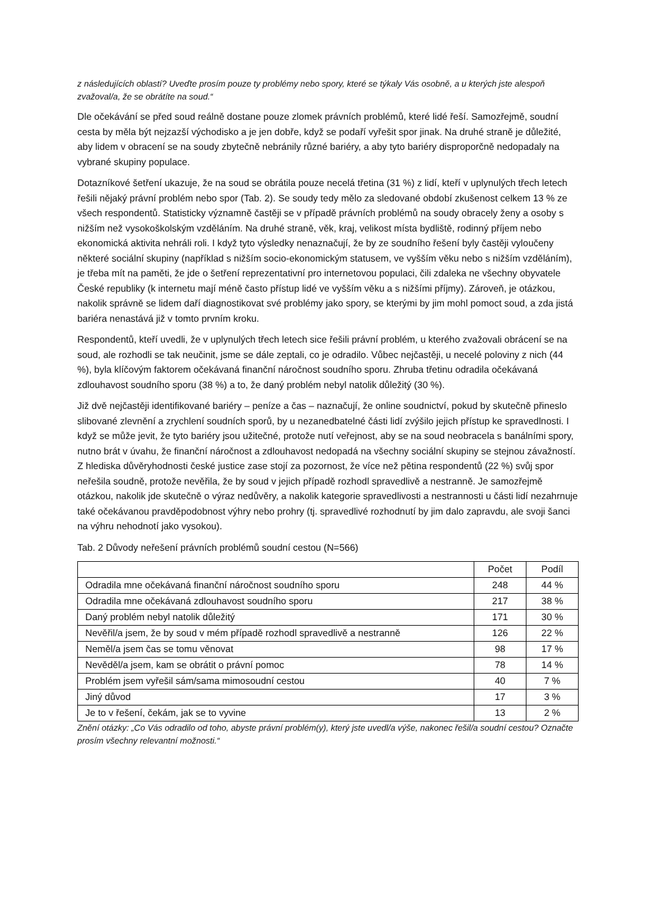z následujících oblastí? Uveďte prosím pouze ty problémy nebo spory, které se týkaly Vás osobně, a u kterých jste alespoň zvažoval/a, že se obrátíte na soud.“
Dle očekávání se před soud reálně dostane pouze zlomek právních problémů, které lidé řeší. Samozřejmě, soudní cesta by měla být nejzazší východisko a je jen dobře, když se podaří vyřešit spor jinak. Na druhé straně je důležité, aby lidem v obracení se na soudy zbytečně nebránily různé bariéry, a aby tyto bariéry disproporčně nedopadaly na vybrané skupiny populace.
Dotazníkové šetření ukazuje, že na soud se obrátila pouze necelá třetina (31 %) z lidí, kteří v uplynulých třech letech řešili nějaký právní problém nebo spor (Tab. 2). Se soudy tedy mělo za sledované období zkušenost celkem 13 % ze všech respondentů. Statisticky významně častěji se v případě právních problémů na soudy obracely ženy a osoby s nižším než vysokoškolským vzděláním. Na druhé straně, věk, kraj, velikost místa bydliště, rodinný příjem nebo ekonomická aktivita nehráli roli. I když tyto výsledky nenaznačují, že by ze soudního řešení byly častěji vyloučeny některé sociální skupiny (například s nižším socio-ekonomickým statusem, ve vyšším věku nebo s nižším vzděláním), je třeba mít na paměti, že jde o šetření reprezentativní pro internetovou populaci, čili zdaleka ne všechny obyvatele České republiky (k internetu mají méně často přístup lidé ve vyšším věku a s nižšími příjmy). Zároveň, je otázkou, nakolik správně se lidem daří diagnostikovat své problémy jako spory, se kterými by jim mohl pomoct soud, a zda jistá bariéra nenastává již v tomto prvním kroku.
Respondentů, kteří uvedli, že v uplynulých třech letech sice řešili právní problém, u kterého zvažovali obrácení se na soud, ale rozhodli se tak neučinit, jsme se dále zeptali, co je odradilo. Vůbec nejčastěji, u necelé poloviny z nich (44 %), byla klíčovým faktorem očekávaná finanční náročnost soudního sporu. Zhruba třetinu odradila očekávaná zdlouhavost soudního sporu (38 %) a to, že daný problém nebyl natolik důležitý (30 %).
Již dvě nejčastěji identifikované bariéry – peníze a čas – naznačují, že online soudnictví, pokud by skutečně přineslo slibované zlevnění a zrychlení soudních sporů, by u nezanedbatelné části lidí zvýšilo jejich přístup ke spravedlnosti. I když se může jevit, že tyto bariéry jsou užitečné, protože nutí veřejnost, aby se na soud neobracela s banálními spory, nutno brát v úvahu, že finanční náročnost a zdlouhavost nedopadá na všechny sociální skupiny se stejnou závažností. Z hlediska důvěryhodnosti české justice zase stojí za pozornost, že více než pětina respondentů (22 %) svůj spor neřešila soudně, protože nevěřila, že by soud v jejich případě rozhodl spravedlivě a nestranně. Je samozřejmě otázkou, nakolik jde skutečně o výraz nedůvěry, a nakolik kategorie spravedlivosti a nestrannosti u části lidí nezahrnuje také očekávanou pravděpodobnost výhry nebo prohry (tj. spravedlivé rozhodnutí by jim dalo zapravdu, ale svoji šanci na výhru nehodnotí jako vysokou).
Tab. 2 Důvody neřešení právních problémů soudní cestou (N=566)
| | Počet | Podíl |
| --- | --- | --- |
| Odradila mne očekávaná finanční náročnost soudního sporu | 248 | 44 % |
| Odradila mne očekávaná zdlouhavost soudního sporu | 217 | 38 % |
| Daný problém nebyl natolik důležitý | 171 | 30 % |
| Nevěřil/a jsem, že by soud v mém případě rozhodl spravedlivě a nestranně | 126 | 22 % |
| Neměl/a jsem čas se tomu věnovat | 98 | 17 % |
| Nevěděl/a jsem, kam se obrátit o právní pomoc | 78 | 14 % |
| Problém jsem vyřešil sám/sama mimosoudní cestou | 40 | 7 % |
| Jiný důvod | 17 | 3 % |
| Je to v řešení, čekám, jak se to vyvine | 13 | 2 % |
Znění otázky: „Co Vás odradilo od toho, abyste právní problém(y), který jste uvedl/a výše, nakonec řešil/a soudní cestou? Označte prosím všechny relevantní možnosti.“